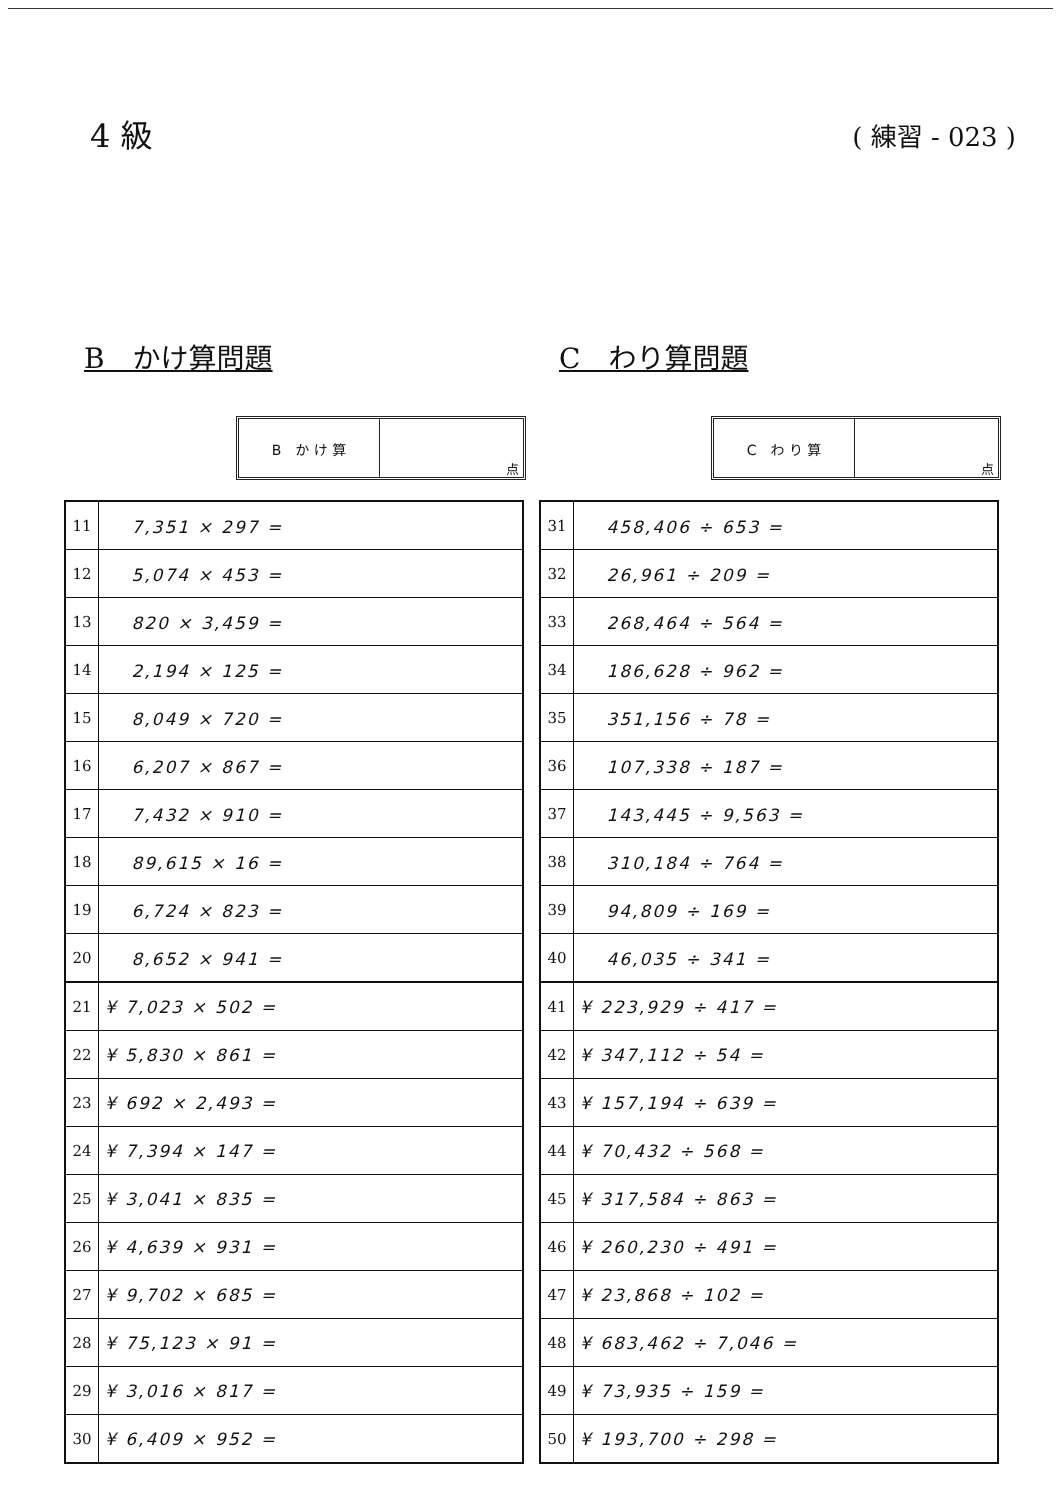4 級
( 練習 - 023 )
B　かけ算問題
B　か け 算 点
| 11 | 7,351 × 297 = |
| 12 | 5,074 × 453 = |
| 13 | 820 × 3,459 = |
| 14 | 2,194 × 125 = |
| 15 | 8,049 × 720 = |
| 16 | 6,207 × 867 = |
| 17 | 7,432 × 910 = |
| 18 | 89,615 × 16 = |
| 19 | 6,724 × 823 = |
| 20 | 8,652 × 941 = |
| 21 | ¥ 7,023 × 502 = |
| 22 | ¥ 5,830 × 861 = |
| 23 | ¥ 692 × 2,493 = |
| 24 | ¥ 7,394 × 147 = |
| 25 | ¥ 3,041 × 835 = |
| 26 | ¥ 4,639 × 931 = |
| 27 | ¥ 9,702 × 685 = |
| 28 | ¥ 75,123 × 91 = |
| 29 | ¥ 3,016 × 817 = |
| 30 | ¥ 6,409 × 952 = |
C　わり算問題
C　わ り 算 点
| 31 | 458,406 ÷ 653 = |
| 32 | 26,961 ÷ 209 = |
| 33 | 268,464 ÷ 564 = |
| 34 | 186,628 ÷ 962 = |
| 35 | 351,156 ÷ 78 = |
| 36 | 107,338 ÷ 187 = |
| 37 | 143,445 ÷ 9,563 = |
| 38 | 310,184 ÷ 764 = |
| 39 | 94,809 ÷ 169 = |
| 40 | 46,035 ÷ 341 = |
| 41 | ¥ 223,929 ÷ 417 = |
| 42 | ¥ 347,112 ÷ 54 = |
| 43 | ¥ 157,194 ÷ 639 = |
| 44 | ¥ 70,432 ÷ 568 = |
| 45 | ¥ 317,584 ÷ 863 = |
| 46 | ¥ 260,230 ÷ 491 = |
| 47 | ¥ 23,868 ÷ 102 = |
| 48 | ¥ 683,462 ÷ 7,046 = |
| 49 | ¥ 73,935 ÷ 159 = |
| 50 | ¥ 193,700 ÷ 298 = |